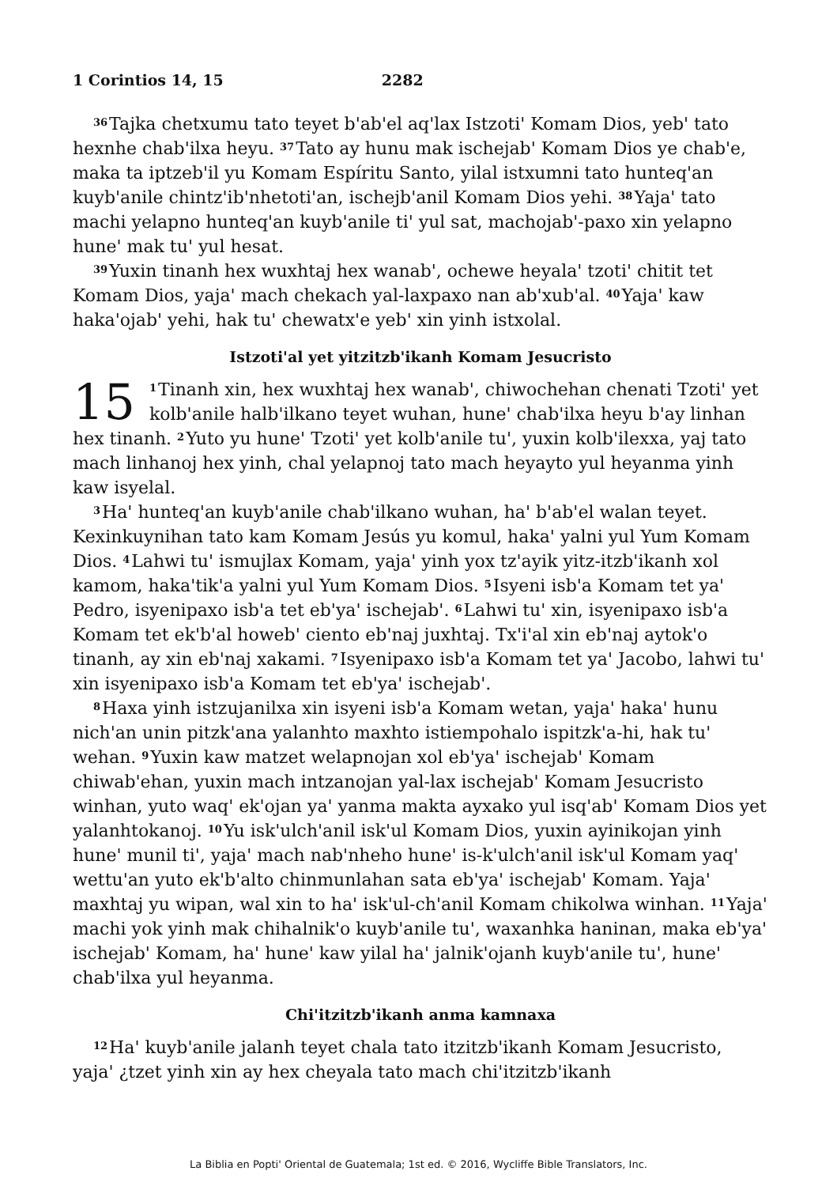1 Corintios 14, 15 2282
<sup>36</sup> Tajka chetxumu tato teyet b'ab'el aq'lax Istzoti' Komam Dios, yeb' tato hexnhe chab'ilxa heyu. <sup>37</sup>Tato ay hunu mak ischejab' Komam Dios ye chab'e, maka ta iptzeb'il yu Komam Espíritu Santo, yilal istxumni tato hunteq'an kuyb'anile chintz'ib'nhetoti'an, ischejb'anil Komam Dios yehi. <sup>38</sup>Yaja' tato machi yelapno hunteq'an kuyb'anile ti' yul sat, machojab'-paxo xin yelapno hune' mak tu' yul hesat.
<sup>39</sup> Yuxin tinanh hex wuxhtaj hex wanab', ochewe heyala' tzoti' chitit tet Komam Dios, yaja' mach chekach yal-laxpaxo nan ab'xub'al. <sup>40</sup>Yaja' kaw haka'ojab' yehi, hak tu' chewatx'e yeb' xin yinh istxolal.
Istzoti'al yet yitzitzb'ikanh Komam Jesucristo
15<sup>1</sup>Tinanh xin, hex wuxhtaj hex wanab', chiwochehan chenati Tzoti' yet kolb'anile halb'ilkano teyet wuhan, hune' chab'ilxa heyu b'ay linhan hex tinanh. <sup>2</sup>Yuto yu hune' Tzoti' yet kolb'anile tu', yuxin kolb'ilexxa, yaj tato mach linhanoj hex yinh, chal yelapnoj tato mach heyayto yul heyanma yinh kaw isyelal.
<sup>3</sup> Ha' hunteq'an kuyb'anile chab'ilkano wuhan, ha' b'ab'el walan teyet. Kexinkuynihan tato kam Komam Jesús yu komul, haka' yalni yul Yum Komam Dios. <sup>4</sup>Lahwi tu' ismujlax Komam, yaja' yinh yox tz'ayik yitz-itzb'ikanh xol kamom, haka'tik'a yalni yul Yum Komam Dios. <sup>5</sup>Isyeni isb'a Komam tet ya' Pedro, isyenipaxo isb'a tet eb'ya' ischejab'. <sup>6</sup>Lahwi tu' xin, isyenipaxo isb'a Komam tet ek'b'al howeb' ciento eb'naj juxhtaj. Tx'i'al xin eb'naj aytok'o tinanh, ay xin eb'naj xakami. <sup>7</sup>Isyenipaxo isb'a Komam tet ya' Jacobo, lahwi tu' xin isyenipaxo isb'a Komam tet eb'ya' ischejab'.
<sup>8</sup> Haxa yinh istzujanilxa xin isyeni isb'a Komam wetan, yaja' haka' hunu nich'an unin pitzk'ana yalanhto maxhto istiempohalo ispitzk'a-hi, hak tu' wehan. <sup>9</sup>Yuxin kaw matzet welapnojan xol eb'ya' ischejab' Komam chiwab'ehan, yuxin mach intzanojan yal-lax ischejab' Komam Jesucristo winhan, yuto waq' ek'ojan ya' yanma makta ayxako yul isq'ab' Komam Dios yet yalanhtokanoj. <sup>10</sup>Yu isk'ulch'anil isk'ul Komam Dios, yuxin ayinikojan yinh hune' munil ti', yaja' mach nab'nheho hune' is-k'ulch'anil isk'ul Komam yaq' wettu'an yuto ek'b'alto chinmunlahan sata eb'ya' ischejab' Komam. Yaja' maxhtaj yu wipan, wal xin to ha' isk'ul-ch'anil Komam chikolwa winhan. <sup>11</sup>Yaja' machi yok yinh mak chihalnik'o kuyb'anile tu', waxanhka haninan, maka eb'ya' ischejab' Komam, ha' hune' kaw yilal ha' jalnik'ojanh kuyb'anile tu', hune' chab'ilxa yul heyanma.
Chi'itzitzb'ikanh anma kamnaxa
<sup>12</sup> Ha' kuyb'anile jalanh teyet chala tato itzitzb'ikanh Komam Jesucristo, yaja' ¿tzet yinh xin ay hex cheyala tato mach chi'itzitzb'ikanh
La Biblia en Popti' Oriental de Guatemala; 1st ed. © 2016, Wycliffe Bible Translators, Inc.